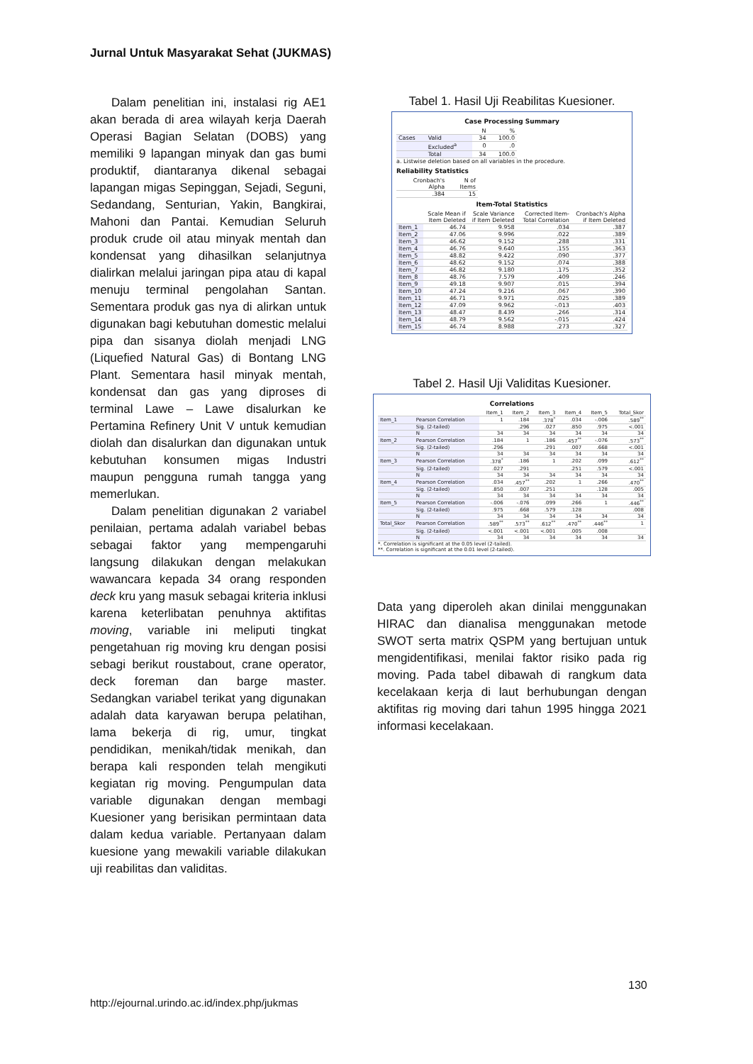Jurnal Untuk Masyarakat Sehat (JUKMAS)
Dalam penelitian ini, instalasi rig AE1 akan berada di area wilayah kerja Daerah Operasi Bagian Selatan (DOBS) yang memiliki 9 lapangan minyak dan gas bumi produktif, diantaranya dikenal sebagai lapangan migas Sepinggan, Sejadi, Seguni, Sedandang, Senturian, Yakin, Bangkirai, Mahoni dan Pantai. Kemudian Seluruh produk crude oil atau minyak mentah dan kondensat yang dihasilkan selanjutnya dialirkan melalui jaringan pipa atau di kapal menuju terminal pengolahan Santan. Sementara produk gas nya di alirkan untuk digunakan bagi kebutuhan domestic melalui pipa dan sisanya diolah menjadi LNG (Liquefied Natural Gas) di Bontang LNG Plant. Sementara hasil minyak mentah, kondensat dan gas yang diproses di terminal Lawe – Lawe disalurkan ke Pertamina Refinery Unit V untuk kemudian diolah dan disalurkan dan digunakan untuk kebutuhan konsumen migas Industri maupun pengguna rumah tangga yang memerlukan.
Dalam penelitian digunakan 2 variabel penilaian, pertama adalah variabel bebas sebagai faktor yang mempengaruhi langsung dilakukan dengan melakukan wawancara kepada 34 orang responden deck kru yang masuk sebagai kriteria inklusi karena keterlibatan penuhnya aktifitas moving, variable ini meliputi tingkat pengetahuan rig moving kru dengan posisi sebagi berikut roustabout, crane operator, deck foreman dan barge master. Sedangkan variabel terikat yang digunakan adalah data karyawan berupa pelatihan, lama bekerja di rig, umur, tingkat pendidikan, menikah/tidak menikah, dan berapa kali responden telah mengikuti kegiatan rig moving. Pengumpulan data variable digunakan dengan membagi Kuesioner yang berisikan permintaan data dalam kedua variable. Pertanyaan dalam kuesione yang mewakili variable dilakukan uji reabilitas dan validitas.
Tabel 1. Hasil Uji Reabilitas Kuesioner.
Case Processing Summary
| | | N | % |
| --- | --- | --- | --- |
| Cases | Valid | 34 | 100.0 |
| | Excluded<sup>a</sup> | 0 | .0 |
| | Total | 34 | 100.0 |
a. Listwise deletion based on all variables in the procedure.
Reliability Statistics
| Cronbach's Alpha | N of Items |
| --- | --- |
| .384 | 15 |
Item-Total Statistics
| | Scale Mean if Item Deleted | Scale Variance if Item Deleted | Corrected Item-Total Correlation | Cronbach's Alpha if Item Deleted |
| --- | --- | --- | --- | --- |
| Item_1 | 46.74 | 9.958 | .034 | .387 |
| Item_2 | 47.06 | 9.996 | .022 | .389 |
| Item_3 | 46.62 | 9.152 | .288 | .331 |
| Item_4 | 46.76 | 9.640 | .155 | .363 |
| Item_5 | 48.82 | 9.422 | .090 | .377 |
| Item_6 | 48.62 | 9.152 | .074 | .388 |
| Item_7 | 46.82 | 9.180 | .175 | .352 |
| Item_8 | 48.76 | 7.579 | .409 | .246 |
| Item_9 | 49.18 | 9.907 | .015 | .394 |
| Item_10 | 47.24 | 9.216 | .067 | .390 |
| Item_11 | 46.71 | 9.971 | .025 | .389 |
| Item_12 | 47.09 | 9.962 | -.013 | .403 |
| Item_13 | 48.47 | 8.439 | .266 | .314 |
| Item_14 | 48.79 | 9.562 | -.015 | .424 |
| Item_15 | 46.74 | 8.988 | .273 | .327 |
Tabel 2. Hasil Uji Validitas Kuesioner.
Correlations
| | | Item_1 | Item_2 | Item_3 | Item_4 | Item_5 | Total_Skor |
| --- | --- | --- | --- | --- | --- | --- | --- |
| Item_1 | Pearson Correlation | 1 | .184 | .378<sup>*</sup> | .034 | -.006 | .589<sup>**</sup> |
| | Sig. (2-tailed) | | .296 | .027 | .850 | .975 | <.001 |
| | N | 34 | 34 | 34 | 34 | 34 | 34 |
| Item_2 | Pearson Correlation | .184 | 1 | .186 | .457<sup>**</sup> | -.076 | .573<sup>**</sup> |
| | Sig. (2-tailed) | .296 | | .291 | .007 | .668 | <.001 |
| | N | 34 | 34 | 34 | 34 | 34 | 34 |
| Item_3 | Pearson Correlation | .378<sup>*</sup> | .186 | 1 | .202 | .099 | .612<sup>**</sup> |
| | Sig. (2-tailed) | .027 | .291 | | .251 | .579 | <.001 |
| | N | 34 | 34 | 34 | 34 | 34 | 34 |
| Item_4 | Pearson Correlation | .034 | .457<sup>**</sup> | .202 | 1 | .266 | .470<sup>**</sup> |
| | Sig. (2-tailed) | .850 | .007 | .251 | | .128 | .005 |
| | N | 34 | 34 | 34 | 34 | 34 | 34 |
| Item_5 | Pearson Correlation | -.006 | -.076 | .099 | .266 | 1 | .446<sup>**</sup> |
| | Sig. (2-tailed) | .975 | .668 | .579 | .128 | | .008 |
| | N | 34 | 34 | 34 | 34 | 34 | 34 |
| Total_Skor | Pearson Correlation | .589<sup>**</sup> | .573<sup>**</sup> | .612<sup>**</sup> | .470<sup>**</sup> | .446<sup>**</sup> | 1 |
| | Sig. (2-tailed) | <.001 | <.001 | <.001 | .005 | .008 | |
| | N | 34 | 34 | 34 | 34 | 34 | 34 |
*. Correlation is significant at the 0.05 level (2-tailed).
**. Correlation is significant at the 0.01 level (2-tailed).
Data yang diperoleh akan dinilai menggunakan HIRAC dan dianalisa menggunakan metode SWOT serta matrix QSPM yang bertujuan untuk mengidentifikasi, menilai faktor risiko pada rig moving. Pada tabel dibawah di rangkum data kecelakaan kerja di laut berhubungan dengan aktifitas rig moving dari tahun 1995 hingga 2021 informasi kecelakaan.
130
http://ejournal.urindo.ac.id/index.php/jukmas